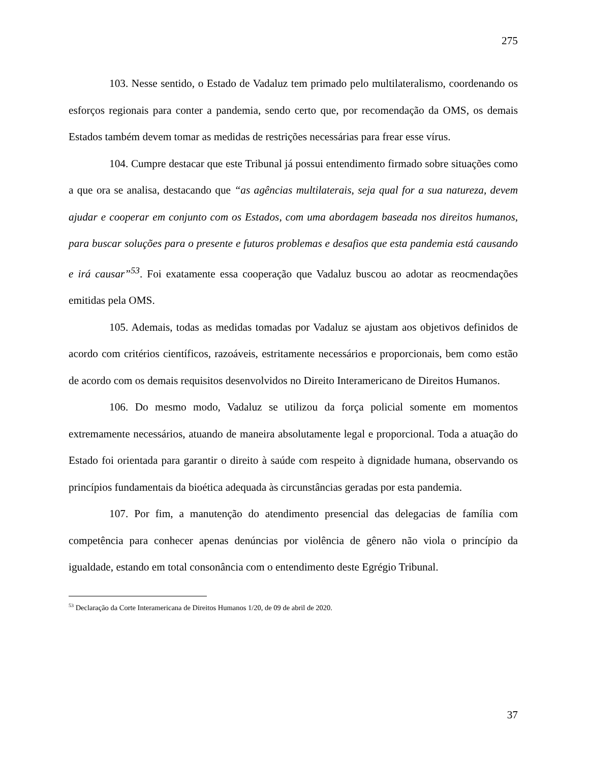275
103. Nesse sentido, o Estado de Vadaluz tem primado pelo multilateralismo, coordenando os esforços regionais para conter a pandemia, sendo certo que, por recomendação da OMS, os demais Estados também devem tomar as medidas de restrições necessárias para frear esse vírus.
104. Cumpre destacar que este Tribunal já possui entendimento firmado sobre situações como a que ora se analisa, destacando que “as agências multilaterais, seja qual for a sua natureza, devem ajudar e cooperar em conjunto com os Estados, com uma abordagem baseada nos direitos humanos, para buscar soluções para o presente e futuros problemas e desafios que esta pandemia está causando e irá causar”<sup>53</sup>. Foi exatamente essa cooperação que Vadaluz buscou ao adotar as reocmendações emitidas pela OMS.
105. Ademais, todas as medidas tomadas por Vadaluz se ajustam aos objetivos definidos de acordo com critérios científicos, razoáveis, estritamente necessários e proporcionais, bem como estão de acordo com os demais requisitos desenvolvidos no Direito Interamericano de Direitos Humanos.
106. Do mesmo modo, Vadaluz se utilizou da força policial somente em momentos extremamente necessários, atuando de maneira absolutamente legal e proporcional. Toda a atuação do Estado foi orientada para garantir o direito à saúde com respeito à dignidade humana, observando os princípios fundamentais da bioética adequada às circunstâncias geradas por esta pandemia.
107. Por fim, a manutenção do atendimento presencial das delegacias de família com competência para conhecer apenas denúncias por violência de gênero não viola o princípio da igualdade, estando em total consonância com o entendimento deste Egrégio Tribunal.
<sup>53</sup> Declaração da Corte Interamericana de Direitos Humanos 1/20, de 09 de abril de 2020.
37